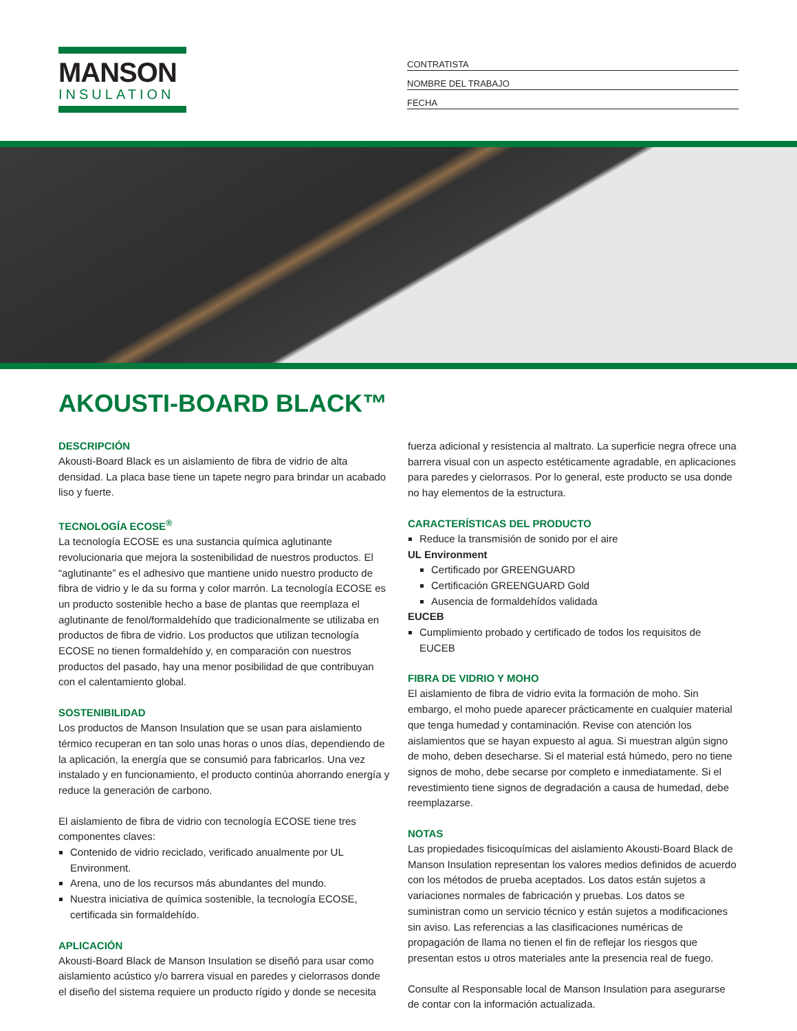MANSON
INSULATION
CONTRATISTA
NOMBRE DEL TRABAJO
FECHA
AKOUSTI-BOARD BLACK™
DESCRIPCIÓN
Akousti-Board Black es un aislamiento de fibra de vidrio de alta densidad. La placa base tiene un tapete negro para brindar un acabado liso y fuerte.
TECNOLOGÍA ECOSE<sup>®</sup>
La tecnología ECOSE es una sustancia química aglutinante revolucionaria que mejora la sostenibilidad de nuestros productos. El “aglutinante” es el adhesivo que mantiene unido nuestro producto de fibra de vidrio y le da su forma y color marrón. La tecnología ECOSE es un producto sostenible hecho a base de plantas que reemplaza el aglutinante de fenol/formaldehído que tradicionalmente se utilizaba en productos de fibra de vidrio. Los productos que utilizan tecnología ECOSE no tienen formaldehído y, en comparación con nuestros productos del pasado, hay una menor posibilidad de que contribuyan con el calentamiento global.
SOSTENIBILIDAD
Los productos de Manson Insulation que se usan para aislamiento térmico recuperan en tan solo unas horas o unos días, dependiendo de la aplicación, la energía que se consumió para fabricarlos. Una vez instalado y en funcionamiento, el producto continúa ahorrando energía y reduce la generación de carbono.
El aislamiento de fibra de vidrio con tecnología ECOSE tiene tres componentes claves:
Contenido de vidrio reciclado, verificado anualmente por UL Environment.
Arena, uno de los recursos más abundantes del mundo.
Nuestra iniciativa de química sostenible, la tecnología ECOSE, certificada sin formaldehído.
APLICACIÓN
Akousti-Board Black de Manson Insulation se diseñó para usar como aislamiento acústico y/o barrera visual en paredes y cielorrasos donde el diseño del sistema requiere un producto rígido y donde se necesita fuerza adicional y resistencia al maltrato. La superficie negra ofrece una barrera visual con un aspecto estéticamente agradable, en aplicaciones para paredes y cielorrasos. Por lo general, este producto se usa donde no hay elementos de la estructura.
CARACTERÍSTICAS DEL PRODUCTO
Reduce la transmisión de sonido por el aire
UL Environment
Certificado por GREENGUARD
Certificación GREENGUARD Gold
Ausencia de formaldehídos validada
EUCEB
Cumplimiento probado y certificado de todos los requisitos de EUCEB
FIBRA DE VIDRIO Y MOHO
El aislamiento de fibra de vidrio evita la formación de moho. Sin embargo, el moho puede aparecer prácticamente en cualquier material que tenga humedad y contaminación. Revise con atención los aislamientos que se hayan expuesto al agua. Si muestran algún signo de moho, deben desecharse. Si el material está húmedo, pero no tiene signos de moho, debe secarse por completo e inmediatamente. Si el revestimiento tiene signos de degradación a causa de humedad, debe reemplazarse.
NOTAS
Las propiedades fisicoquímicas del aislamiento Akousti-Board Black de Manson Insulation representan los valores medios definidos de acuerdo con los métodos de prueba aceptados. Los datos están sujetos a variaciones normales de fabricación y pruebas. Los datos se suministran como un servicio técnico y están sujetos a modificaciones sin aviso. Las referencias a las clasificaciones numéricas de propagación de llama no tienen el fin de reflejar los riesgos que presentan estos u otros materiales ante la presencia real de fuego.
Consulte al Responsable local de Manson Insulation para asegurarse de contar con la información actualizada.